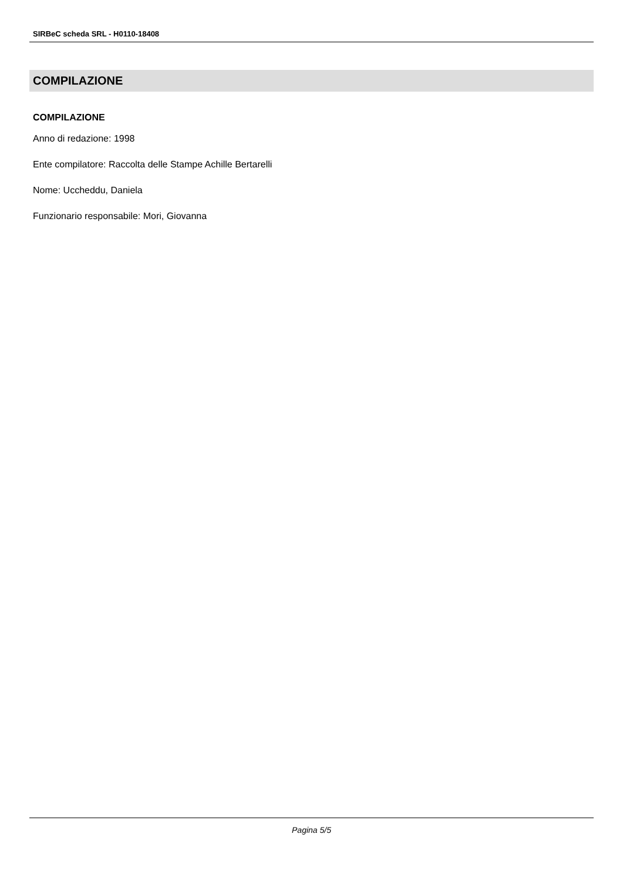SIRBeC scheda SRL - H0110-18408
COMPILAZIONE
COMPILAZIONE
Anno di redazione: 1998
Ente compilatore: Raccolta delle Stampe Achille Bertarelli
Nome: Uccheddu, Daniela
Funzionario responsabile: Mori, Giovanna
Pagina 5/5